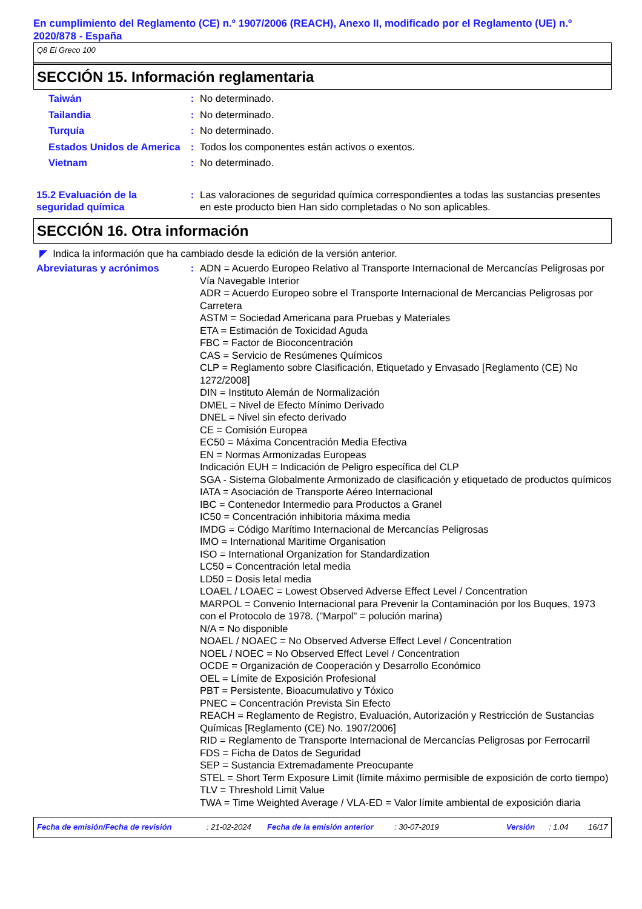En cumplimiento del Reglamento (CE) n.º 1907/2006 (REACH), Anexo II, modificado por el Reglamento (UE) n.º 2020/878 - España
Q8 El Greco 100
SECCIÓN 15. Información reglamentaria
Taiwán : No determinado.
Tailandia : No determinado.
Turquía : No determinado.
Estados Unidos de America
: Todos los componentes están activos o exentos.
Vietnam : No determinado.
15.2 Evaluación de la seguridad química
: Las valoraciones de seguridad química correspondientes a todas las sustancias presentes en este producto bien Han sido completadas o No son aplicables.
SECCIÓN 16. Otra información
◤ Indica la información que ha cambiado desde la edición de la versión anterior.
Abreviaturas y acrónimos : ADN = Acuerdo Europeo Relativo al Transporte Internacional de Mercancías Peligrosas por Vía Navegable Interior
ADR = Acuerdo Europeo sobre el Transporte Internacional de Mercancias Peligrosas por Carretera
ASTM = Sociedad Americana para Pruebas y Materiales
ETA = Estimación de Toxicidad Aguda
FBC = Factor de Bioconcentración
CAS = Servicio de Resúmenes Químicos
CLP = Reglamento sobre Clasificación, Etiquetado y Envasado [Reglamento (CE) No 1272/2008]
DIN = Instituto Alemán de Normalización
DMEL = Nivel de Efecto Mínimo Derivado
DNEL = Nivel sin efecto derivado
CE = Comisión Europea
EC50 = Máxima Concentración Media Efectiva
EN = Normas Armonizadas Europeas
Indicación EUH = Indicación de Peligro específica del CLP
SGA - Sistema Globalmente Armonizado de clasificación y etiquetado de productos químicos
IATA = Asociación de Transporte Aéreo Internacional
IBC = Contenedor Intermedio para Productos a Granel
IC50 = Concentración inhibitoria máxima media
IMDG = Código Marítimo Internacional de Mercancías Peligrosas
IMO = International Maritime Organisation
ISO = International Organization for Standardization
LC50 = Concentración letal media
LD50 = Dosis letal media
LOAEL / LOAEC = Lowest Observed Adverse Effect Level / Concentration
MARPOL = Convenio Internacional para Prevenir la Contaminación por los Buques, 1973 con el Protocolo de 1978. ("Marpol" = polución marina)
N/A = No disponible
NOAEL / NOAEC = No Observed Adverse Effect Level / Concentration
NOEL / NOEC = No Observed Effect Level / Concentration
OCDE = Organización de Cooperación y Desarrollo Económico
OEL = Límite de Exposición Profesional
PBT = Persistente, Bioacumulativo y Tóxico
PNEC = Concentración Prevista Sin Efecto
REACH = Reglamento de Registro, Evaluación, Autorización y Restricción de Sustancias Químicas [Reglamento (CE) No. 1907/2006]
RID = Reglamento de Transporte Internacional de Mercancías Peligrosas por Ferrocarril
FDS = Ficha de Datos de Seguridad
SEP = Sustancia Extremadamente Preocupante
STEL = Short Term Exposure Limit (límite máximo permisible de exposición de corto tiempo)
TLV = Threshold Limit Value
TWA = Time Weighted Average / VLA-ED = Valor límite ambiental de exposición diaria
Fecha de emisión/Fecha de revisión: 21-02-2024 Fecha de la emisión anterior: 30-07-2019 Versión: 1.04 16/17